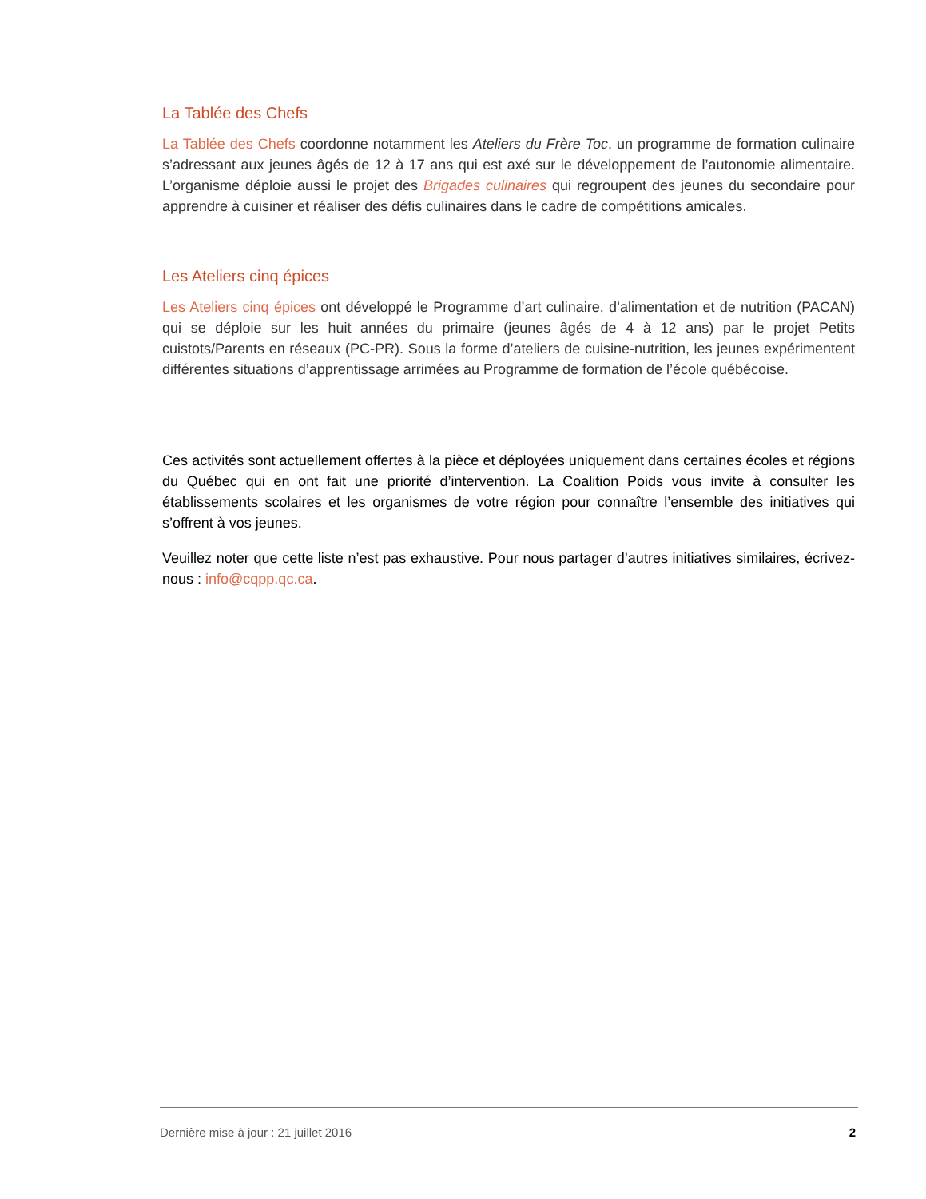La Tablée des Chefs
La Tablée des Chefs coordonne notamment les Ateliers du Frère Toc, un programme de formation culinaire s’adressant aux jeunes âgés de 12 à 17 ans qui est axé sur le développement de l’autonomie alimentaire. L’organisme déploie aussi le projet des Brigades culinaires qui regroupent des jeunes du secondaire pour apprendre à cuisiner et réaliser des défis culinaires dans le cadre de compétitions amicales.
Les Ateliers cinq épices
Les Ateliers cinq épices ont développé le Programme d’art culinaire, d’alimentation et de nutrition (PACAN) qui se déploie sur les huit années du primaire (jeunes âgés de 4 à 12 ans) par le projet Petits cuistots/Parents en réseaux (PC-PR). Sous la forme d’ateliers de cuisine-nutrition, les jeunes expérimentent différentes situations d’apprentissage arrimées au Programme de formation de l’école québécoise.
Ces activités sont actuellement offertes à la pièce et déployées uniquement dans certaines écoles et régions du Québec qui en ont fait une priorité d’intervention. La Coalition Poids vous invite à consulter les établissements scolaires et les organismes de votre région pour connaître l’ensemble des initiatives qui s’offrent à vos jeunes.
Veuillez noter que cette liste n’est pas exhaustive. Pour nous partager d’autres initiatives similaires, écrivez-nous : info@cqpp.qc.ca.
Dernière mise à jour : 21 juillet 2016 2